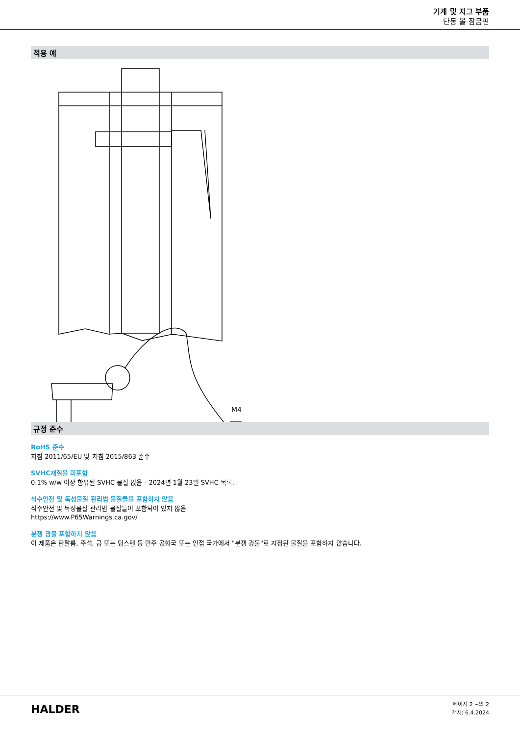기계 및 지그 부품
단동 볼 잠금핀
적용 예
M4
규정 준수
RoHS 준수
지침 2011/65/EU 및 지침 2015/863 준수
SVHC재질을 미포함
0.1% w/w 이상 함유된 SVHC 물질 없음 - 2024년 1월 23일 SVHC 목록.
식수안전 및 독성물질 관리법 물질들을 포함하지 않음
식수안전 및 독성물질 관리법 물질들이 포함되어 있지 않음
https://www.P65Warnings.ca.gov/
분쟁 광물 포함하지 않음
이 제품은 탄탈륨, 주석, 금 또는 텅스텐 등 민주 공화국 또는 인접 국가에서 "분쟁 광물"로 지정된 물질을 포함하지 않습니다.
HALDER
페이지 2 ~의 2
개시: 6.4.2024